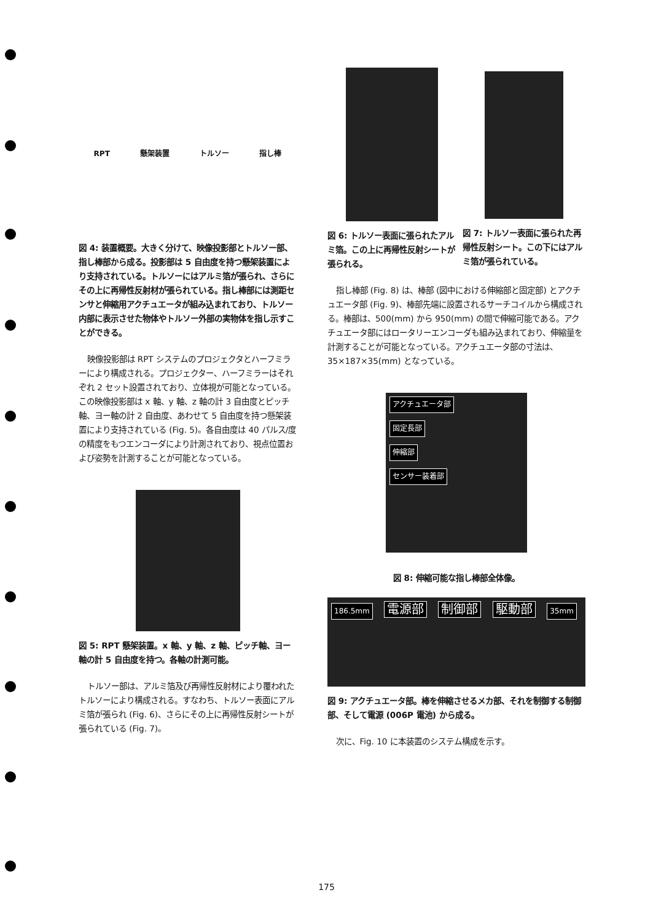RPT 懸架装置 トルソー 指し棒
図 4: 装置概要。大きく分けて、映像投影部とトルソー部、指し棒部から成る。投影部は 5 自由度を持つ懸架装置により支持されている。トルソーにはアルミ箔が張られ、さらにその上に再帰性反射材が張られている。指し棒部には測距センサと伸縮用アクチュエータが組み込まれており、トルソー内部に表示させた物体やトルソー外部の実物体を指し示すことができる。
映像投影部は RPT システムのプロジェクタとハーフミラーにより構成される。プロジェクター、ハーフミラーはそれぞれ 2 セット設置されており、立体視が可能となっている。この映像投影部は x 軸、y 軸、z 軸の計 3 自由度とピッチ軸、ヨー軸の計 2 自由度、あわせて 5 自由度を持つ懸架装置により支持されている (Fig. 5)。各自由度は 40 パルス/度の精度をもつエンコーダにより計測されており、視点位置および姿勢を計測することが可能となっている。
図 5: RPT 懸架装置。x 軸、y 軸、z 軸、ピッチ軸、ヨー軸の計 5 自由度を持つ。各軸の計測可能。
トルソー部は、アルミ箔及び再帰性反射材により覆われたトルソーにより構成される。すなわち、トルソー表面にアルミ箔が張られ (Fig. 6)、さらにその上に再帰性反射シートが張られている (Fig. 7)。
図 6: トルソー表面に張られたアルミ箔。この上に再帰性反射シートが張られる。
図 7: トルソー表面に張られた再帰性反射シート。この下にはアルミ箔が張られている。
指し棒部 (Fig. 8) は、棒部 (図中における伸縮部と固定部) とアクチュエータ部 (Fig. 9)、棒部先端に設置されるサーチコイルから構成される。棒部は、500(mm) から 950(mm) の間で伸縮可能である。アクチュエータ部にはロータリーエンコーダも組み込まれており、伸縮量を計測することが可能となっている。アクチュエータ部の寸法は、35×187×35(mm) となっている。
アクチュエータ部
固定長部
伸縮部
センサー装着部
図 8: 伸縮可能な指し棒部全体像。
186.5mm 電源部 制御部 駆動部 35mm
図 9: アクチュエータ部。棒を伸縮させるメカ部、それを制御する制御部、そして電源 (006P 電池) から成る。
次に、Fig. 10 に本装置のシステム構成を示す。
175